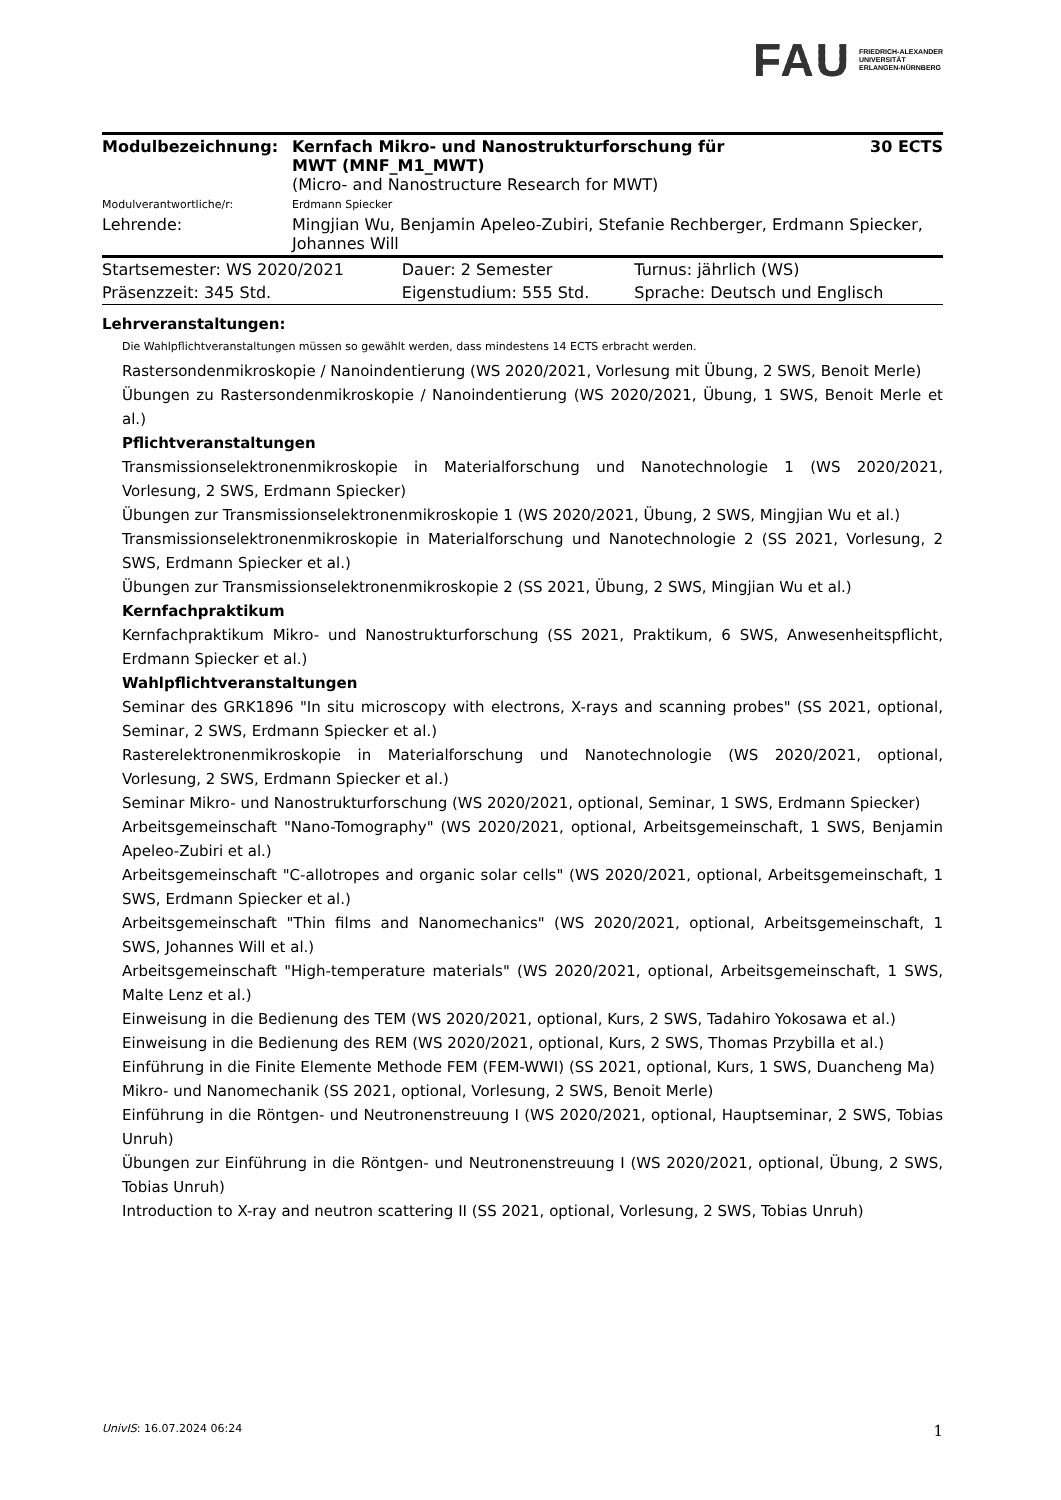FAU FRIEDRICH-ALEXANDER
UNIVERSITÄT
ERLANGEN-NÜRNBERG
| Modulbezeichnung: | Kernfach Mikro- und Nanostrukturforschung für MWT (MNF_M1_MWT) (Micro- and Nanostructure Research for MWT) | 30 ECTS |
| Modulverantwortliche/r: | Erdmann Spiecker | |
| Lehrende: | Mingjian Wu, Benjamin Apeleo-Zubiri, Stefanie Rechberger, Erdmann Spiecker, Johannes Will | |
| Startsemester: WS 2020/2021 | Dauer: 2 Semester | Turnus: jährlich (WS) |
| Präsenzzeit: 345 Std. | Eigenstudium: 555 Std. | Sprache: Deutsch und Englisch |
Lehrveranstaltungen:
Die Wahlpflichtveranstaltungen müssen so gewählt werden, dass mindestens 14 ECTS erbracht werden.
Rastersondenmikroskopie / Nanoindentierung (WS 2020/2021, Vorlesung mit Übung, 2 SWS, Benoit Merle)
Übungen zu Rastersondenmikroskopie / Nanoindentierung (WS 2020/2021, Übung, 1 SWS, Benoit Merle et al.)
Pflichtveranstaltungen
Transmissionselektronenmikroskopie in Materialforschung und Nanotechnologie 1 (WS 2020/2021, Vorlesung, 2 SWS, Erdmann Spiecker)
Übungen zur Transmissionselektronenmikroskopie 1 (WS 2020/2021, Übung, 2 SWS, Mingjian Wu et al.)
Transmissionselektronenmikroskopie in Materialforschung und Nanotechnologie 2 (SS 2021, Vorlesung, 2 SWS, Erdmann Spiecker et al.)
Übungen zur Transmissionselektronenmikroskopie 2 (SS 2021, Übung, 2 SWS, Mingjian Wu et al.)
Kernfachpraktikum
Kernfachpraktikum Mikro- und Nanostrukturforschung (SS 2021, Praktikum, 6 SWS, Anwesenheitspflicht, Erdmann Spiecker et al.)
Wahlpflichtveranstaltungen
Seminar des GRK1896 "In situ microscopy with electrons, X-rays and scanning probes" (SS 2021, optional, Seminar, 2 SWS, Erdmann Spiecker et al.)
Rasterelektronenmikroskopie in Materialforschung und Nanotechnologie (WS 2020/2021, optional, Vorlesung, 2 SWS, Erdmann Spiecker et al.)
Seminar Mikro- und Nanostrukturforschung (WS 2020/2021, optional, Seminar, 1 SWS, Erdmann Spiecker)
Arbeitsgemeinschaft "Nano-Tomography" (WS 2020/2021, optional, Arbeitsgemeinschaft, 1 SWS, Benjamin Apeleo-Zubiri et al.)
Arbeitsgemeinschaft "C-allotropes and organic solar cells" (WS 2020/2021, optional, Arbeitsgemeinschaft, 1 SWS, Erdmann Spiecker et al.)
Arbeitsgemeinschaft "Thin films and Nanomechanics" (WS 2020/2021, optional, Arbeitsgemeinschaft, 1 SWS, Johannes Will et al.)
Arbeitsgemeinschaft "High-temperature materials" (WS 2020/2021, optional, Arbeitsgemeinschaft, 1 SWS, Malte Lenz et al.)
Einweisung in die Bedienung des TEM (WS 2020/2021, optional, Kurs, 2 SWS, Tadahiro Yokosawa et al.)
Einweisung in die Bedienung des REM (WS 2020/2021, optional, Kurs, 2 SWS, Thomas Przybilla et al.)
Einführung in die Finite Elemente Methode FEM (FEM-WWI) (SS 2021, optional, Kurs, 1 SWS, Duancheng Ma)
Mikro- und Nanomechanik (SS 2021, optional, Vorlesung, 2 SWS, Benoit Merle)
Einführung in die Röntgen- und Neutronenstreuung I (WS 2020/2021, optional, Hauptseminar, 2 SWS, Tobias Unruh)
Übungen zur Einführung in die Röntgen- und Neutronenstreuung I (WS 2020/2021, optional, Übung, 2 SWS, Tobias Unruh)
Introduction to X-ray and neutron scattering II (SS 2021, optional, Vorlesung, 2 SWS, Tobias Unruh)
UnivIS: 16.07.2024 06:24 1